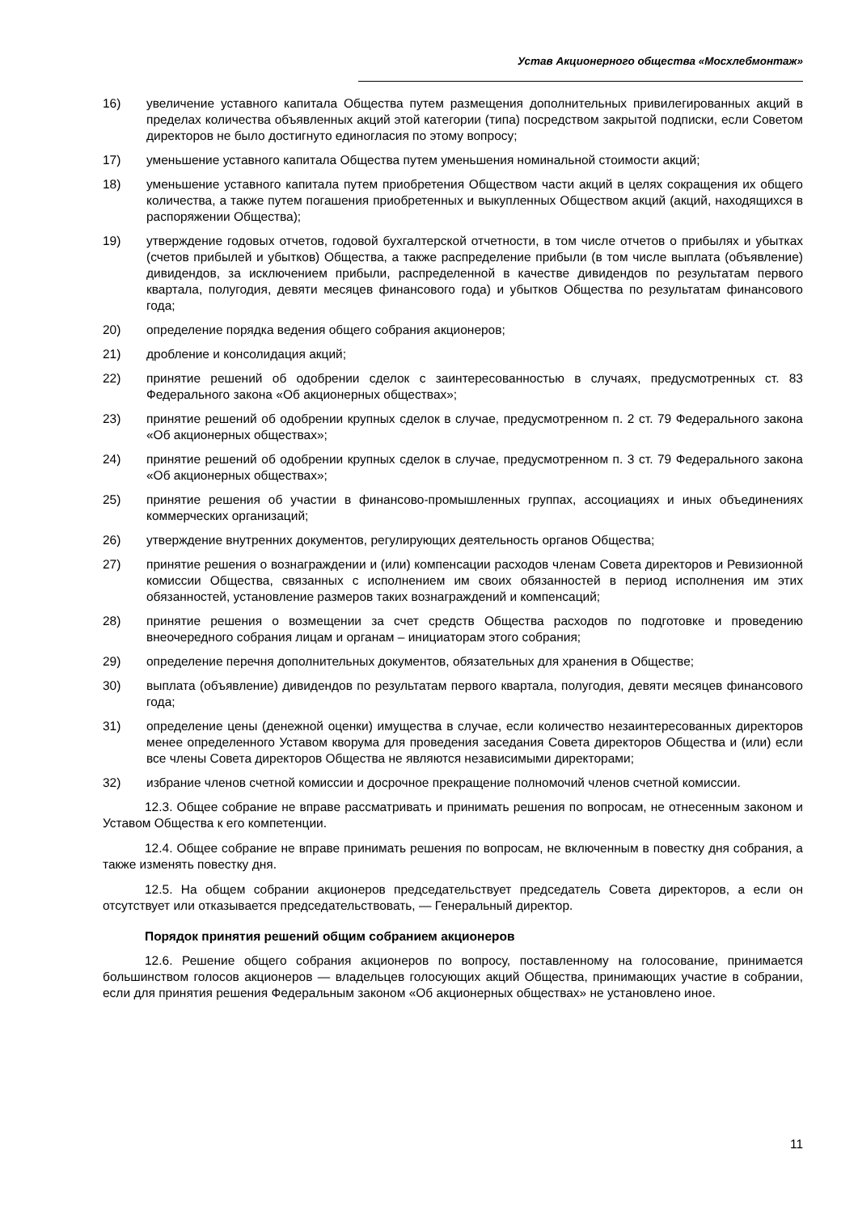Устав Акционерного общества «Мосхлебмонтаж»
16) увеличение уставного капитала Общества путем размещения дополнительных привилегированных акций в пределах количества объявленных акций этой категории (типа) посредством закрытой подписки, если Советом директоров не было достигнуто единогласия по этому вопросу;
17) уменьшение уставного капитала Общества путем уменьшения номинальной стоимости акций;
18) уменьшение уставного капитала путем приобретения Обществом части акций в целях сокращения их общего количества, а также путем погашения приобретенных и выкупленных Обществом акций (акций, находящихся в распоряжении Общества);
19) утверждение годовых отчетов, годовой бухгалтерской отчетности, в том числе отчетов о прибылях и убытках (счетов прибылей и убытков) Общества, а также распределение прибыли (в том числе выплата (объявление) дивидендов, за исключением прибыли, распределенной в качестве дивидендов по результатам первого квартала, полугодия, девяти месяцев финансового года) и убытков Общества по результатам финансового года;
20) определение порядка ведения общего собрания акционеров;
21) дробление и консолидация акций;
22) принятие решений об одобрении сделок с заинтересованностью в случаях, предусмотренных ст. 83 Федерального закона «Об акционерных обществах»;
23) принятие решений об одобрении крупных сделок в случае, предусмотренном п. 2 ст. 79 Федерального закона «Об акционерных обществах»;
24) принятие решений об одобрении крупных сделок в случае, предусмотренном п. 3 ст. 79 Федерального закона «Об акционерных обществах»;
25) принятие решения об участии в финансово-промышленных группах, ассоциациях и иных объединениях коммерческих организаций;
26) утверждение внутренних документов, регулирующих деятельность органов Общества;
27) принятие решения о вознаграждении и (или) компенсации расходов членам Совета директоров и Ревизионной комиссии Общества, связанных с исполнением им своих обязанностей в период исполнения им этих обязанностей, установление размеров таких вознаграждений и компенсаций;
28) принятие решения о возмещении за счет средств Общества расходов по подготовке и проведению внеочередного собрания лицам и органам – инициаторам этого собрания;
29) определение перечня дополнительных документов, обязательных для хранения в Обществе;
30) выплата (объявление) дивидендов по результатам первого квартала, полугодия, девяти месяцев финансового года;
31) определение цены (денежной оценки) имущества в случае, если количество незаинтересованных директоров менее определенного Уставом кворума для проведения заседания Совета директоров Общества и (или) если все члены Совета директоров Общества не являются независимыми директорами;
32) избрание членов счетной комиссии и досрочное прекращение полномочий членов счетной комиссии.
12.3. Общее собрание не вправе рассматривать и принимать решения по вопросам, не отнесенным законом и Уставом Общества к его компетенции.
12.4. Общее собрание не вправе принимать решения по вопросам, не включенным в повестку дня собрания, а также изменять повестку дня.
12.5. На общем собрании акционеров председательствует председатель Совета директоров, а если он отсутствует или отказывается председательствовать, — Генеральный директор.
Порядок принятия решений общим собранием акционеров
12.6. Решение общего собрания акционеров по вопросу, поставленному на голосование, принимается большинством голосов акционеров — владельцев голосующих акций Общества, принимающих участие в собрании, если для принятия решения Федеральным законом «Об акционерных обществах» не установлено иное.
11